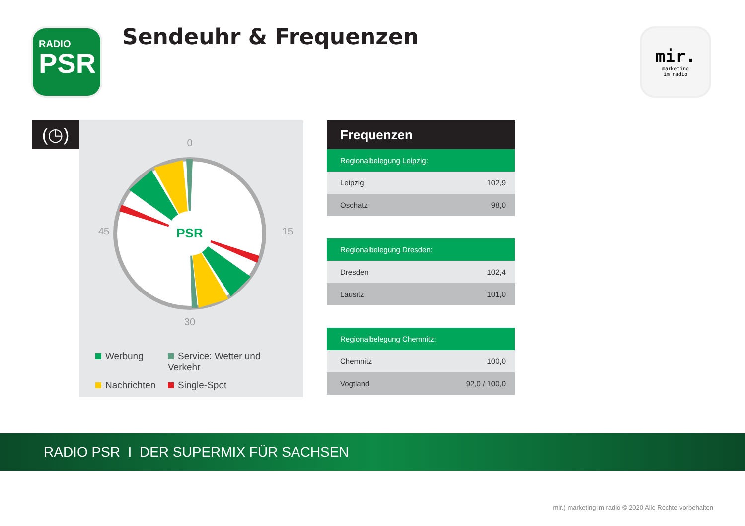RADIO
PSR
Sendeuhr & Frequenzen
mir.
marketing
im radio
(◷)
0
15
30
45
PSR
Werbung
Service: Wetter und Verkehr
Nachrichten
Single-Spot
Frequenzen
| Regionalbelegung Leipzig: | |
| --- | --- |
| Leipzig | 102,9 |
| Oschatz | 98,0 |
| Regionalbelegung Dresden: | |
| Dresden | 102,4 |
| Lausitz | 101,0 |
| Regionalbelegung Chemnitz: | |
| Chemnitz | 100,0 |
| Vogtland | 92,0 / 100,0 |
RADIO PSR I DER SUPERMIX FÜR SACHSEN
mir.) marketing im radio © 2020 Alle Rechte vorbehalten